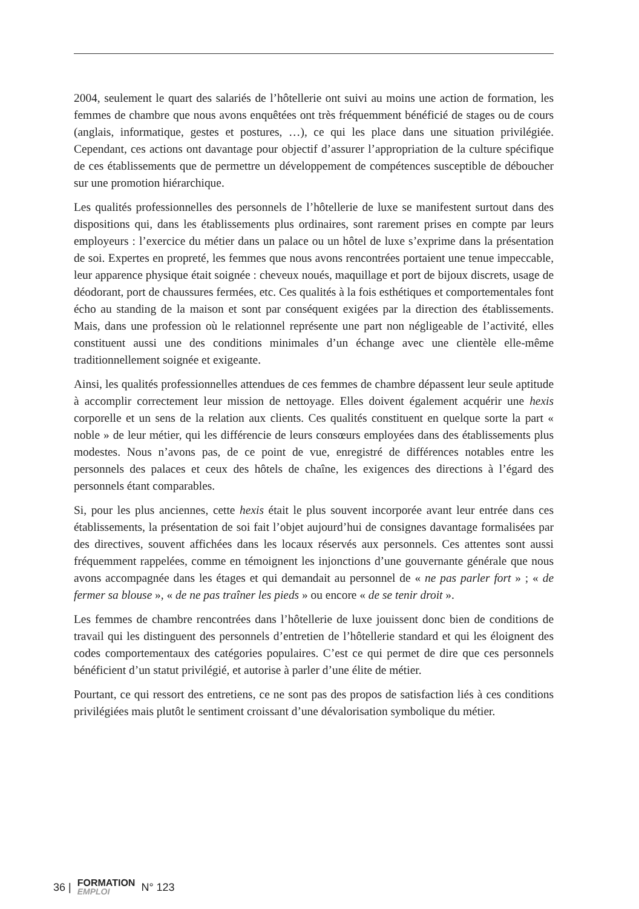2004, seulement le quart des salariés de l’hôtellerie ont suivi au moins une action de formation, les femmes de chambre que nous avons enquêtées ont très fréquemment bénéficié de stages ou de cours (anglais, informatique, gestes et postures, …), ce qui les place dans une situation privilégiée. Cependant, ces actions ont davantage pour objectif d’assurer l’appropriation de la culture spécifique de ces établissements que de permettre un développement de compétences susceptible de déboucher sur une promotion hiérarchique.
Les qualités professionnelles des personnels de l’hôtellerie de luxe se manifestent surtout dans des dispositions qui, dans les établissements plus ordinaires, sont rarement prises en compte par leurs employeurs : l’exercice du métier dans un palace ou un hôtel de luxe s’exprime dans la présentation de soi. Expertes en propreté, les femmes que nous avons rencontrées portaient une tenue impeccable, leur apparence physique était soignée : cheveux noués, maquillage et port de bijoux discrets, usage de déodorant, port de chaussures fermées, etc. Ces qualités à la fois esthétiques et comportementales font écho au standing de la maison et sont par conséquent exigées par la direction des établissements. Mais, dans une profession où le relationnel représente une part non négligeable de l’activité, elles constituent aussi une des conditions minimales d’un échange avec une clientèle elle-même traditionnellement soignée et exigeante.
Ainsi, les qualités professionnelles attendues de ces femmes de chambre dépassent leur seule aptitude à accomplir correctement leur mission de nettoyage. Elles doivent également acquérir une hexis corporelle et un sens de la relation aux clients. Ces qualités constituent en quelque sorte la part « noble » de leur métier, qui les différencie de leurs consœurs employées dans des établissements plus modestes. Nous n’avons pas, de ce point de vue, enregistré de différences notables entre les personnels des palaces et ceux des hôtels de chaîne, les exigences des directions à l’égard des personnels étant comparables.
Si, pour les plus anciennes, cette hexis était le plus souvent incorporée avant leur entrée dans ces établissements, la présentation de soi fait l’objet aujourd’hui de consignes davantage formalisées par des directives, souvent affichées dans les locaux réservés aux personnels. Ces attentes sont aussi fréquemment rappelées, comme en témoignent les injonctions d’une gouvernante générale que nous avons accompagnée dans les étages et qui demandait au personnel de « ne pas parler fort » ; « de fermer sa blouse », « de ne pas traîner les pieds » ou encore « de se tenir droit ».
Les femmes de chambre rencontrées dans l’hôtellerie de luxe jouissent donc bien de conditions de travail qui les distinguent des personnels d’entretien de l’hôtellerie standard et qui les éloignent des codes comportementaux des catégories populaires. C’est ce qui permet de dire que ces personnels bénéficient d’un statut privilégié, et autorise à parler d’une élite de métier.
Pourtant, ce qui ressort des entretiens, ce ne sont pas des propos de satisfaction liés à ces conditions privilégiées mais plutôt le sentiment croissant d’une dévalorisation symbolique du métier.
36 | FORMATION
EMPLOI N° 123